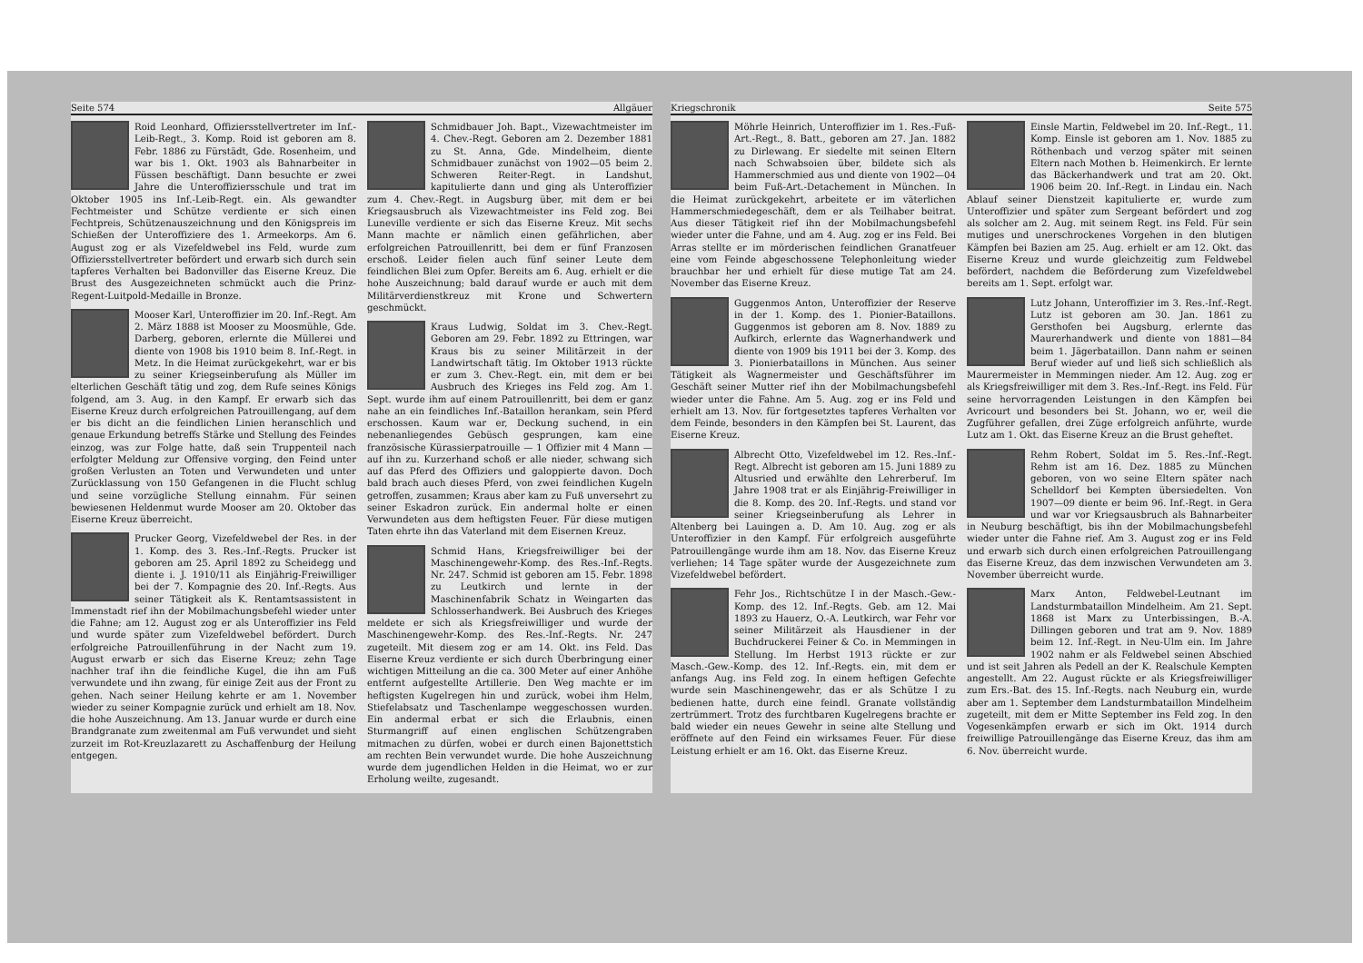Seite 574 Allgäuer
Roid Leonhard, Offiziersstellvertreter im Inf.-Leib-Regt., 3. Komp. Roid ist geboren am 8. Febr. 1886 zu Fürstädt, Gde. Rosenheim, und war bis 1. Okt. 1903 als Bahnarbeiter in Füssen beschäftigt. Dann besuchte er zwei Jahre die Unteroffiziersschule und trat im Oktober 1905 ins Inf.-Leib-Regt. ein. Als gewandter Fechtmeister und Schütze verdiente er sich einen Fechtpreis, Schützenauszeichnung und den Königspreis im Schießen der Unteroffiziere des 1. Armeekorps. Am 6. August zog er als Vizefeldwebel ins Feld, wurde zum Offiziersstellvertreter befördert und erwarb sich durch sein tapferes Verhalten bei Badonviller das Eiserne Kreuz. Die Brust des Ausgezeichneten schmückt auch die Prinz-Regent-Luitpold-Medaille in Bronze.
Mooser Karl, Unteroffizier im 20. Inf.-Regt. Am 2. März 1888 ist Mooser zu Moosmühle, Gde. Darberg, geboren, erlernte die Müllerei und diente von 1908 bis 1910 beim 8. Inf.-Regt. in Metz. In die Heimat zurückgekehrt, war er bis zu seiner Kriegseinberufung als Müller im elterlichen Geschäft tätig und zog, dem Rufe seines Königs folgend, am 3. Aug. in den Kampf. Er erwarb sich das Eiserne Kreuz durch erfolgreichen Patrouillengang, auf dem er bis dicht an die feindlichen Linien heranschlich und genaue Erkundung betreffs Stärke und Stellung des Feindes einzog, was zur Folge hatte, daß sein Truppenteil nach erfolgter Meldung zur Offensive vorging, den Feind unter großen Verlusten an Toten und Verwundeten und unter Zurücklassung von 150 Gefangenen in die Flucht schlug und seine vorzügliche Stellung einnahm. Für seinen bewiesenen Heldenmut wurde Mooser am 20. Oktober das Eiserne Kreuz überreicht.
Prucker Georg, Vizefeldwebel der Res. in der 1. Komp. des 3. Res.-Inf.-Regts. Prucker ist geboren am 25. April 1892 zu Scheidegg und diente i. J. 1910/11 als Einjährig-Freiwilliger bei der 7. Kompagnie des 20. Inf.-Regts. Aus seiner Tätigkeit als K. Rentamtsassistent in Immenstadt rief ihn der Mobilmachungsbefehl wieder unter die Fahne; am 12. August zog er als Unteroffizier ins Feld und wurde später zum Vizefeldwebel befördert. Durch erfolgreiche Patrouillenführung in der Nacht zum 19. August erwarb er sich das Eiserne Kreuz; zehn Tage nachher traf ihn die feindliche Kugel, die ihn am Fuß verwundete und ihn zwang, für einige Zeit aus der Front zu gehen. Nach seiner Heilung kehrte er am 1. November wieder zu seiner Kompagnie zurück und erhielt am 18. Nov. die hohe Auszeichnung. Am 13. Januar wurde er durch eine Brandgranate zum zweitenmal am Fuß verwundet und sieht zurzeit im Rot-Kreuzlazarett zu Aschaffenburg der Heilung entgegen.
Schmidbauer Joh. Bapt., Vizewachtmeister im 4. Chev.-Regt. Geboren am 2. Dezember 1881 zu St. Anna, Gde. Mindelheim, diente Schmidbauer zunächst von 1902—05 beim 2. Schweren Reiter-Regt. in Landshut, kapitulierte dann und ging als Unteroffizier zum 4. Chev.-Regt. in Augsburg über, mit dem er bei Kriegsausbruch als Vizewachtmeister ins Feld zog. Bei Luneville verdiente er sich das Eiserne Kreuz. Mit sechs Mann machte er nämlich einen gefährlichen, aber erfolgreichen Patrouillenritt, bei dem er fünf Franzosen erschoß. Leider fielen auch fünf seiner Leute dem feindlichen Blei zum Opfer. Bereits am 6. Aug. erhielt er die hohe Auszeichnung; bald darauf wurde er auch mit dem Militärverdienstkreuz mit Krone und Schwertern geschmückt.
Kraus Ludwig, Soldat im 3. Chev.-Regt. Geboren am 29. Febr. 1892 zu Ettringen, war Kraus bis zu seiner Militärzeit in der Landwirtschaft tätig. Im Oktober 1913 rückte er zum 3. Chev.-Regt. ein, mit dem er bei Ausbruch des Krieges ins Feld zog. Am 1. Sept. wurde ihm auf einem Patrouillenritt, bei dem er ganz nahe an ein feindliches Inf.-Bataillon herankam, sein Pferd erschossen. Kaum war er, Deckung suchend, in ein nebenanliegendes Gebüsch gesprungen, kam eine französische Kürassierpatrouille — 1 Offizier mit 4 Mann — auf ihn zu. Kurzerhand schoß er alle nieder, schwang sich auf das Pferd des Offiziers und galoppierte davon. Doch bald brach auch dieses Pferd, von zwei feindlichen Kugeln getroffen, zusammen; Kraus aber kam zu Fuß unversehrt zu seiner Eskadron zurück. Ein andermal holte er einen Verwundeten aus dem heftigsten Feuer. Für diese mutigen Taten ehrte ihn das Vaterland mit dem Eisernen Kreuz.
Schmid Hans, Kriegsfreiwilliger bei der Maschinengewehr-Komp. des Res.-Inf.-Regts. Nr. 247. Schmid ist geboren am 15. Febr. 1898 zu Leutkirch und lernte in der Maschinenfabrik Schatz in Weingarten das Schlosserhandwerk. Bei Ausbruch des Krieges meldete er sich als Kriegsfreiwilliger und wurde der Maschinengewehr-Komp. des Res.-Inf.-Regts. Nr. 247 zugeteilt. Mit diesem zog er am 14. Okt. ins Feld. Das Eiserne Kreuz verdiente er sich durch Überbringung einer wichtigen Mitteilung an die ca. 300 Meter auf einer Anhöhe entfernt aufgestellte Artillerie. Den Weg machte er im heftigsten Kugelregen hin und zurück, wobei ihm Helm, Stiefelabsatz und Taschenlampe weggeschossen wurden. Ein andermal erbat er sich die Erlaubnis, einen Sturmangriff auf einen englischen Schützengraben mitmachen zu dürfen, wobei er durch einen Bajonettstich am rechten Bein verwundet wurde. Die hohe Auszeichnung wurde dem jugendlichen Helden in die Heimat, wo er zur Erholung weilte, zugesandt.
Kriegschronik Seite 575
Möhrle Heinrich, Unteroffizier im 1. Res.-Fuß-Art.-Regt., 8. Batt., geboren am 27. Jan. 1882 zu Dirlewang. Er siedelte mit seinen Eltern nach Schwabsoien über, bildete sich als Hammerschmied aus und diente von 1902—04 beim Fuß-Art.-Detachement in München. In die Heimat zurückgekehrt, arbeitete er im väterlichen Hammerschmiedegeschäft, dem er als Teilhaber beitrat. Aus dieser Tätigkeit rief ihn der Mobilmachungsbefehl wieder unter die Fahne, und am 4. Aug. zog er ins Feld. Bei Arras stellte er im mörderischen feindlichen Granatfeuer eine vom Feinde abgeschossene Telephonleitung wieder brauchbar her und erhielt für diese mutige Tat am 24. November das Eiserne Kreuz.
Guggenmos Anton, Unteroffizier der Reserve in der 1. Komp. des 1. Pionier-Bataillons. Guggenmos ist geboren am 8. Nov. 1889 zu Aufkirch, erlernte das Wagnerhandwerk und diente von 1909 bis 1911 bei der 3. Komp. des 3. Pionierbataillons in München. Aus seiner Tätigkeit als Wagnermeister und Geschäftsführer im Geschäft seiner Mutter rief ihn der Mobilmachungsbefehl wieder unter die Fahne. Am 5. Aug. zog er ins Feld und erhielt am 13. Nov. für fortgesetztes tapferes Verhalten vor dem Feinde, besonders in den Kämpfen bei St. Laurent, das Eiserne Kreuz.
Albrecht Otto, Vizefeldwebel im 12. Res.-Inf.-Regt. Albrecht ist geboren am 15. Juni 1889 zu Altusried und erwählte den Lehrerberuf. Im Jahre 1908 trat er als Einjährig-Freiwilliger in die 8. Komp. des 20. Inf.-Regts. und stand vor seiner Kriegseinberufung als Lehrer in Altenberg bei Lauingen a. D. Am 10. Aug. zog er als Unteroffizier in den Kampf. Für erfolgreich ausgeführte Patrouillengänge wurde ihm am 18. Nov. das Eiserne Kreuz verliehen; 14 Tage später wurde der Ausgezeichnete zum Vizefeldwebel befördert.
Fehr Jos., Richtschütze I in der Masch.-Gew.-Komp. des 12. Inf.-Regts. Geb. am 12. Mai 1893 zu Hauerz, O.-A. Leutkirch, war Fehr vor seiner Militärzeit als Hausdiener in der Buchdruckerei Feiner & Co. in Memmingen in Stellung. Im Herbst 1913 rückte er zur Masch.-Gew.-Komp. des 12. Inf.-Regts. ein, mit dem er anfangs Aug. ins Feld zog. In einem heftigen Gefechte wurde sein Maschinengewehr, das er als Schütze I zu bedienen hatte, durch eine feindl. Granate vollständig zertrümmert. Trotz des furchtbaren Kugelregens brachte er bald wieder ein neues Gewehr in seine alte Stellung und eröffnete auf den Feind ein wirksames Feuer. Für diese Leistung erhielt er am 16. Okt. das Eiserne Kreuz.
Einsle Martin, Feldwebel im 20. Inf.-Regt., 11. Komp. Einsle ist geboren am 1. Nov. 1885 zu Röthenbach und verzog später mit seinen Eltern nach Mothen b. Heimenkirch. Er lernte das Bäckerhandwerk und trat am 20. Okt. 1906 beim 20. Inf.-Regt. in Lindau ein. Nach Ablauf seiner Dienstzeit kapitulierte er, wurde zum Unteroffizier und später zum Sergeant befördert und zog als solcher am 2. Aug. mit seinem Regt. ins Feld. Für sein mutiges und unerschrockenes Vorgehen in den blutigen Kämpfen bei Bazien am 25. Aug. erhielt er am 12. Okt. das Eiserne Kreuz und wurde gleichzeitig zum Feldwebel befördert, nachdem die Beförderung zum Vizefeldwebel bereits am 1. Sept. erfolgt war.
Lutz Johann, Unteroffizier im 3. Res.-Inf.-Regt. Lutz ist geboren am 30. Jan. 1861 zu Gersthofen bei Augsburg, erlernte das Maurerhandwerk und diente von 1881—84 beim 1. Jägerbataillon. Dann nahm er seinen Beruf wieder auf und ließ sich schließlich als Maurermeister in Memmingen nieder. Am 12. Aug. zog er als Kriegsfreiwilliger mit dem 3. Res.-Inf.-Regt. ins Feld. Für seine hervorragenden Leistungen in den Kämpfen bei Avricourt und besonders bei St. Johann, wo er, weil die Zugführer gefallen, drei Züge erfolgreich anführte, wurde Lutz am 1. Okt. das Eiserne Kreuz an die Brust geheftet.
Rehm Robert, Soldat im 5. Res.-Inf.-Regt. Rehm ist am 16. Dez. 1885 zu München geboren, von wo seine Eltern später nach Schelldorf bei Kempten übersiedelten. Von 1907—09 diente er beim 96. Inf.-Regt. in Gera und war vor Kriegsausbruch als Bahnarbeiter in Neuburg beschäftigt, bis ihn der Mobilmachungsbefehl wieder unter die Fahne rief. Am 3. August zog er ins Feld und erwarb sich durch einen erfolgreichen Patrouillengang das Eiserne Kreuz, das dem inzwischen Verwundeten am 3. November überreicht wurde.
Marx Anton, Feldwebel-Leutnant im Landsturmbataillon Mindelheim. Am 21. Sept. 1868 ist Marx zu Unterbissingen, B.-A. Dillingen geboren und trat am 9. Nov. 1889 beim 12. Inf.-Regt. in Neu-Ulm ein. Im Jahre 1902 nahm er als Feldwebel seinen Abschied und ist seit Jahren als Pedell an der K. Realschule Kempten angestellt. Am 22. August rückte er als Kriegsfreiwilliger zum Ers.-Bat. des 15. Inf.-Regts. nach Neuburg ein, wurde aber am 1. September dem Landsturmbataillon Mindelheim zugeteilt, mit dem er Mitte September ins Feld zog. In den Vogesenkämpfen erwarb er sich im Okt. 1914 durch freiwillige Patrouillengänge das Eiserne Kreuz, das ihm am 6. Nov. überreicht wurde.